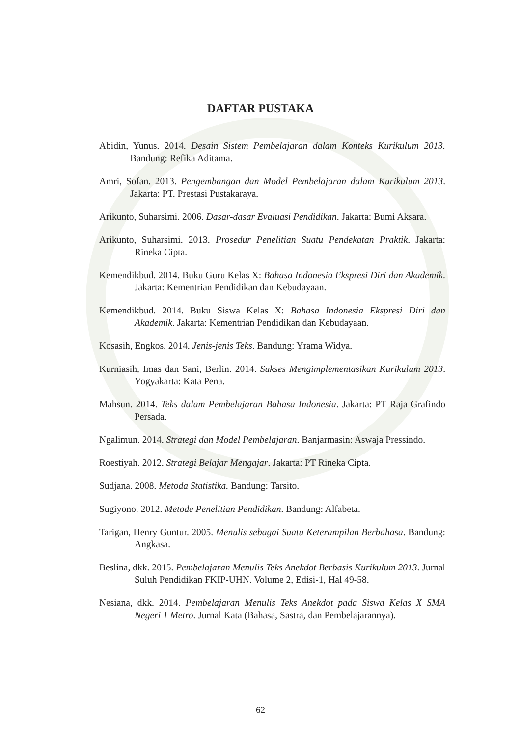DAFTAR PUSTAKA
Abidin, Yunus. 2014. Desain Sistem Pembelajaran dalam Konteks Kurikulum 2013. Bandung: Refika Aditama.
Amri, Sofan. 2013. Pengembangan dan Model Pembelajaran dalam Kurikulum 2013. Jakarta: PT. Prestasi Pustakaraya.
Arikunto, Suharsimi. 2006. Dasar-dasar Evaluasi Pendidikan. Jakarta: Bumi Aksara.
Arikunto, Suharsimi. 2013. Prosedur Penelitian Suatu Pendekatan Praktik. Jakarta: Rineka Cipta.
Kemendikbud. 2014. Buku Guru Kelas X: Bahasa Indonesia Ekspresi Diri dan Akademik. Jakarta: Kementrian Pendidikan dan Kebudayaan.
Kemendikbud. 2014. Buku Siswa Kelas X: Bahasa Indonesia Ekspresi Diri dan Akademik. Jakarta: Kementrian Pendidikan dan Kebudayaan.
Kosasih, Engkos. 2014. Jenis-jenis Teks. Bandung: Yrama Widya.
Kurniasih, Imas dan Sani, Berlin. 2014. Sukses Mengimplementasikan Kurikulum 2013. Yogyakarta: Kata Pena.
Mahsun. 2014. Teks dalam Pembelajaran Bahasa Indonesia. Jakarta: PT Raja Grafindo Persada.
Ngalimun. 2014. Strategi dan Model Pembelajaran. Banjarmasin: Aswaja Pressindo.
Roestiyah. 2012. Strategi Belajar Mengajar. Jakarta: PT Rineka Cipta.
Sudjana. 2008. Metoda Statistika. Bandung: Tarsito.
Sugiyono. 2012. Metode Penelitian Pendidikan. Bandung: Alfabeta.
Tarigan, Henry Guntur. 2005. Menulis sebagai Suatu Keterampilan Berbahasa. Bandung: Angkasa.
Beslina, dkk. 2015. Pembelajaran Menulis Teks Anekdot Berbasis Kurikulum 2013. Jurnal Suluh Pendidikan FKIP-UHN. Volume 2, Edisi-1, Hal 49-58.
Nesiana, dkk. 2014. Pembelajaran Menulis Teks Anekdot pada Siswa Kelas X SMA Negeri 1 Metro. Jurnal Kata (Bahasa, Sastra, dan Pembelajarannya).
62